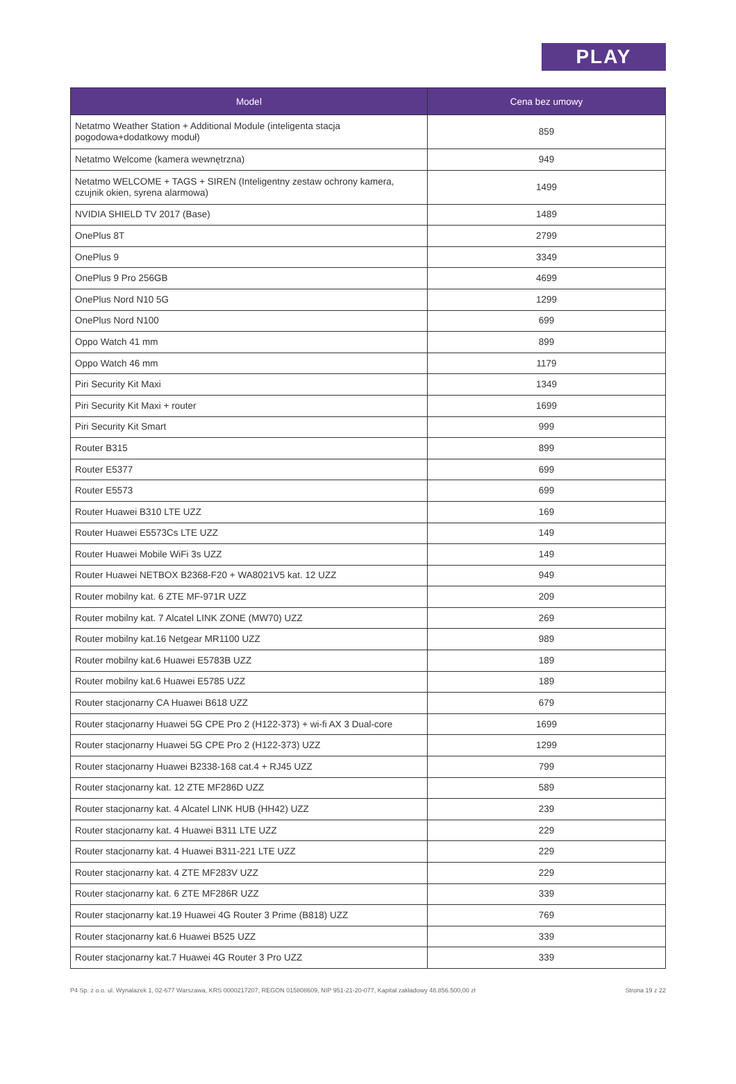PLAY
| Model | Cena bez umowy |
| --- | --- |
| Netatmo Weather Station + Additional Module (inteligenta stacja pogodowa+dodatkowy moduł) | 859 |
| Netatmo Welcome (kamera wewnętrzna) | 949 |
| Netatmo WELCOME + TAGS + SIREN (Inteligentny zestaw ochrony kamera, czujnik okien, syrena alarmowa) | 1499 |
| NVIDIA SHIELD TV 2017 (Base) | 1489 |
| OnePlus 8T | 2799 |
| OnePlus 9 | 3349 |
| OnePlus 9 Pro 256GB | 4699 |
| OnePlus Nord N10 5G | 1299 |
| OnePlus Nord N100 | 699 |
| Oppo Watch 41 mm | 899 |
| Oppo Watch 46 mm | 1179 |
| Piri Security Kit Maxi | 1349 |
| Piri Security Kit Maxi + router | 1699 |
| Piri Security Kit Smart | 999 |
| Router B315 | 899 |
| Router E5377 | 699 |
| Router E5573 | 699 |
| Router Huawei B310 LTE UZZ | 169 |
| Router Huawei E5573Cs LTE UZZ | 149 |
| Router Huawei Mobile WiFi 3s UZZ | 149 |
| Router Huawei NETBOX B2368-F20 + WA8021V5 kat. 12 UZZ | 949 |
| Router mobilny kat. 6 ZTE MF-971R UZZ | 209 |
| Router mobilny kat. 7 Alcatel LINK ZONE (MW70) UZZ | 269 |
| Router mobilny kat.16 Netgear MR1100 UZZ | 989 |
| Router mobilny kat.6 Huawei E5783B UZZ | 189 |
| Router mobilny kat.6 Huawei E5785 UZZ | 189 |
| Router stacjonarny CA Huawei B618 UZZ | 679 |
| Router stacjonarny Huawei 5G CPE Pro 2 (H122-373) + wi-fi AX 3 Dual-core | 1699 |
| Router stacjonarny Huawei 5G CPE Pro 2 (H122-373) UZZ | 1299 |
| Router stacjonarny Huawei B2338-168 cat.4 + RJ45 UZZ | 799 |
| Router stacjonarny kat. 12 ZTE MF286D UZZ | 589 |
| Router stacjonarny kat. 4 Alcatel LINK HUB (HH42) UZZ | 239 |
| Router stacjonarny kat. 4 Huawei B311 LTE UZZ | 229 |
| Router stacjonarny kat. 4 Huawei B311-221 LTE UZZ | 229 |
| Router stacjonarny kat. 4 ZTE MF283V UZZ | 229 |
| Router stacjonarny kat. 6 ZTE MF286R UZZ | 339 |
| Router stacjonarny kat.19 Huawei 4G Router 3 Prime (B818) UZZ | 769 |
| Router stacjonarny kat.6 Huawei B525 UZZ | 339 |
| Router stacjonarny kat.7 Huawei 4G Router 3 Pro UZZ | 339 |
P4 Sp. z o.o. ul. Wynalazek 1, 02-677 Warszawa, KRS 0000217207, REGON 015808609, NIP 951-21-20-077, Kapitał zakładowy 48.856.500,00 zł Strona 19 z 22